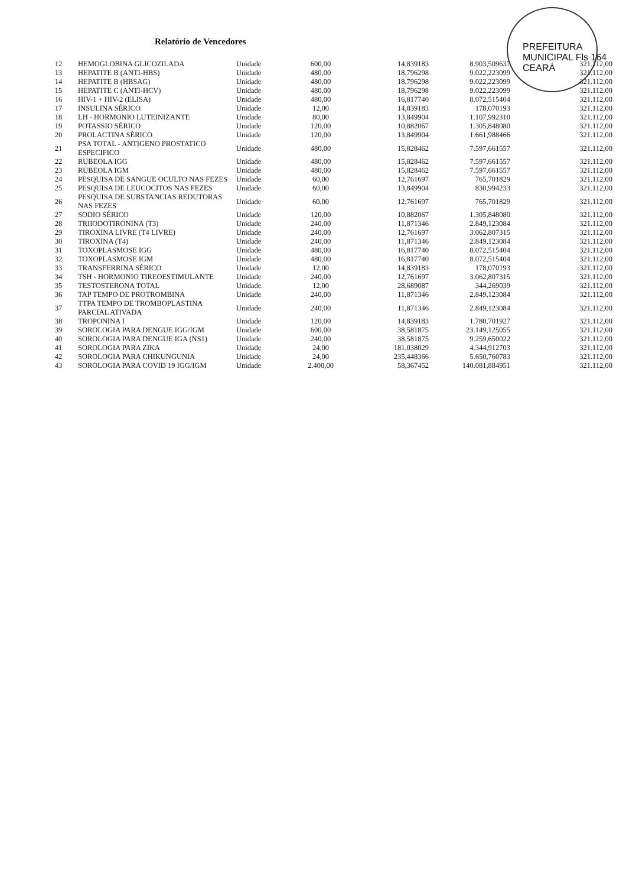PREFEITURA MUNICIPAL Fls 164 CEARÁ
Relatório de Vencedores
| 12 | HEMOGLOBINA GLICOZILADA | Unidade | 600,00 | 14,839183 | 8.903,509637 | 321.112,00 |
| 13 | HEPATITE B (ANTI-HBS) | Unidade | 480,00 | 18,796298 | 9.022,223099 | 321.112,00 |
| 14 | HEPATITE B (HBSAG) | Unidade | 480,00 | 18,796298 | 9.022,223099 | 321.112,00 |
| 15 | HEPATITE C (ANTI-HCV) | Unidade | 480,00 | 18,796298 | 9.022,223099 | 321.112,00 |
| 16 | HIV-1 + HIV-2 (ELISA) | Unidade | 480,00 | 16,817740 | 8.072,515404 | 321.112,00 |
| 17 | INSULINA SÉRICO | Unidade | 12,00 | 14,839183 | 178,070193 | 321.112,00 |
| 18 | LH - HORMONIO LUTEINIZANTE | Unidade | 80,00 | 13,849904 | 1.107,992310 | 321.112,00 |
| 19 | POTASSIO SÉRICO | Unidade | 120,00 | 10,882067 | 1.305,848080 | 321.112,00 |
| 20 | PROLACTINA SÉRICO | Unidade | 120,00 | 13,849904 | 1.661,988466 | 321.112,00 |
| 21 | PSA TOTAL - ANTIGENO PROSTATICO ESPECIFICO | Unidade | 480,00 | 15,828462 | 7.597,661557 | 321.112,00 |
| 22 | RUBEOLA IGG | Unidade | 480,00 | 15,828462 | 7.597,661557 | 321.112,00 |
| 23 | RUBEOLA IGM | Unidade | 480,00 | 15,828462 | 7.597,661557 | 321.112,00 |
| 24 | PESQUISA DE SANGUE OCULTO NAS FEZES | Unidade | 60,00 | 12,761697 | 765,701829 | 321.112,00 |
| 25 | PESQUISA DE LEUCOCITOS NAS FEZES | Unidade | 60,00 | 13,849904 | 830,994233 | 321.112,00 |
| 26 | PESQUISA DE SUBSTANCIAS REDUTORAS NAS FEZES | Unidade | 60,00 | 12,761697 | 765,701829 | 321.112,00 |
| 27 | SODIO SÉRICO | Unidade | 120,00 | 10,882067 | 1.305,848080 | 321.112,00 |
| 28 | TRIIODOTIRONINA (T3) | Unidade | 240,00 | 11,871346 | 2.849,123084 | 321.112,00 |
| 29 | TIROXINA LIVRE (T4 LIVRE) | Unidade | 240,00 | 12,761697 | 3.062,807315 | 321.112,00 |
| 30 | TIROXINA (T4) | Unidade | 240,00 | 11,871346 | 2.849,123084 | 321.112,00 |
| 31 | TOXOPLASMOSE IGG | Unidade | 480,00 | 16,817740 | 8.072,515404 | 321.112,00 |
| 32 | TOXOPLASMOSE IGM | Unidade | 480,00 | 16,817740 | 8.072,515404 | 321.112,00 |
| 33 | TRANSFERRINA SÉRICO | Unidade | 12,00 | 14,839183 | 178,070193 | 321.112,00 |
| 34 | TSH - HORMONIO TIREOESTIMULANTE | Unidade | 240,00 | 12,761697 | 3.062,807315 | 321.112,00 |
| 35 | TESTOSTERONA TOTAL | Unidade | 12,00 | 28,689087 | 344,269039 | 321.112,00 |
| 36 | TAP TEMPO DE PROTROMBINA | Unidade | 240,00 | 11,871346 | 2.849,123084 | 321.112,00 |
| 37 | TTPA TEMPO DE TROMBOPLASTINA PARCIAL ATIVADA | Unidade | 240,00 | 11,871346 | 2.849,123084 | 321.112,00 |
| 38 | TROPONINA I | Unidade | 120,00 | 14,839183 | 1.780,701927 | 321.112,00 |
| 39 | SOROLOGIA PARA DENGUE IGG/IGM | Unidade | 600,00 | 38,581875 | 23.149,125055 | 321.112,00 |
| 40 | SOROLOGIA PARA DENGUE IGA (NS1) | Unidade | 240,00 | 38,581875 | 9.259,650022 | 321.112,00 |
| 41 | SOROLOGIA PARA ZIKA | Unidade | 24,00 | 181,038029 | 4.344,912703 | 321.112,00 |
| 42 | SOROLOGIA PARA CHIKUNGUNIA | Unidade | 24,00 | 235,448366 | 5.650,760783 | 321.112,00 |
| 43 | SOROLOGIA PARA COVID 19 IGG/IGM | Unidade | 2.400,00 | 58,367452 | 140.081,884951 | 321.112,00 |